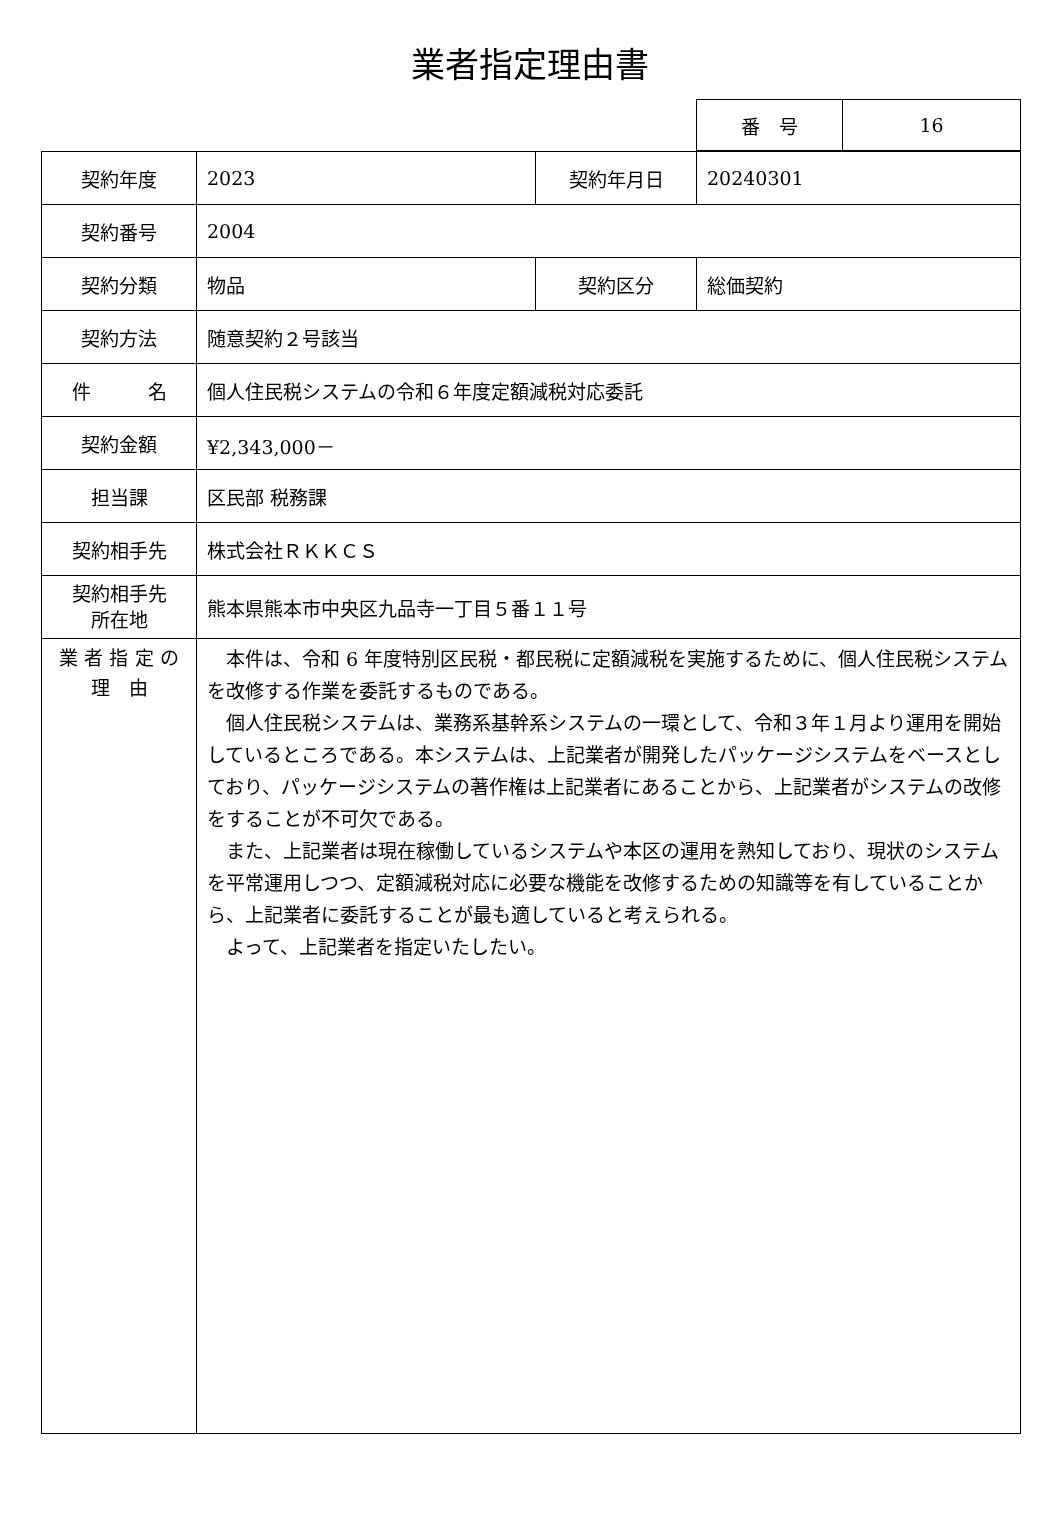業者指定理由書
| 番 号 | 16 |
| 契約年度 | 2023 | 契約年月日 | 20240301 |
| 契約番号 | 2004 | | |
| 契約分類 | 物品 | 契約区分 | 総価契約 |
| 契約方法 | 随意契約２号該当 | | |
| 件 名 | 個人住民税システムの令和６年度定額減税対応委託 | | |
| 契約金額 | ¥2,343,000－ | | |
| 担当課 | 区民部 税務課 | | |
| 契約相手先 | 株式会社ＲＫＫＣＳ | | |
| 契約相手先 所在地 | 熊本県熊本市中央区九品寺一丁目５番１１号 | | |
| 業 者 指 定 の 理 由 | 本件は、令和 6 年度特別区民税・都民税に定額減税を実施するために、個人住民税システムを改修する作業を委託するものである。 個人住民税システムは、業務系基幹系システムの一環として、令和３年１月より運用を開始しているところである。本システムは、上記業者が開発したパッケージシステムをベースとしており、パッケージシステムの著作権は上記業者にあることから、上記業者がシステムの改修をすることが不可欠である。 また、上記業者は現在稼働しているシステムや本区の運用を熟知しており、現状のシステムを平常運用しつつ、定額減税対応に必要な機能を改修するための知識等を有していることから、上記業者に委託することが最も適していると考えられる。 よって、上記業者を指定いたしたい。 | | |